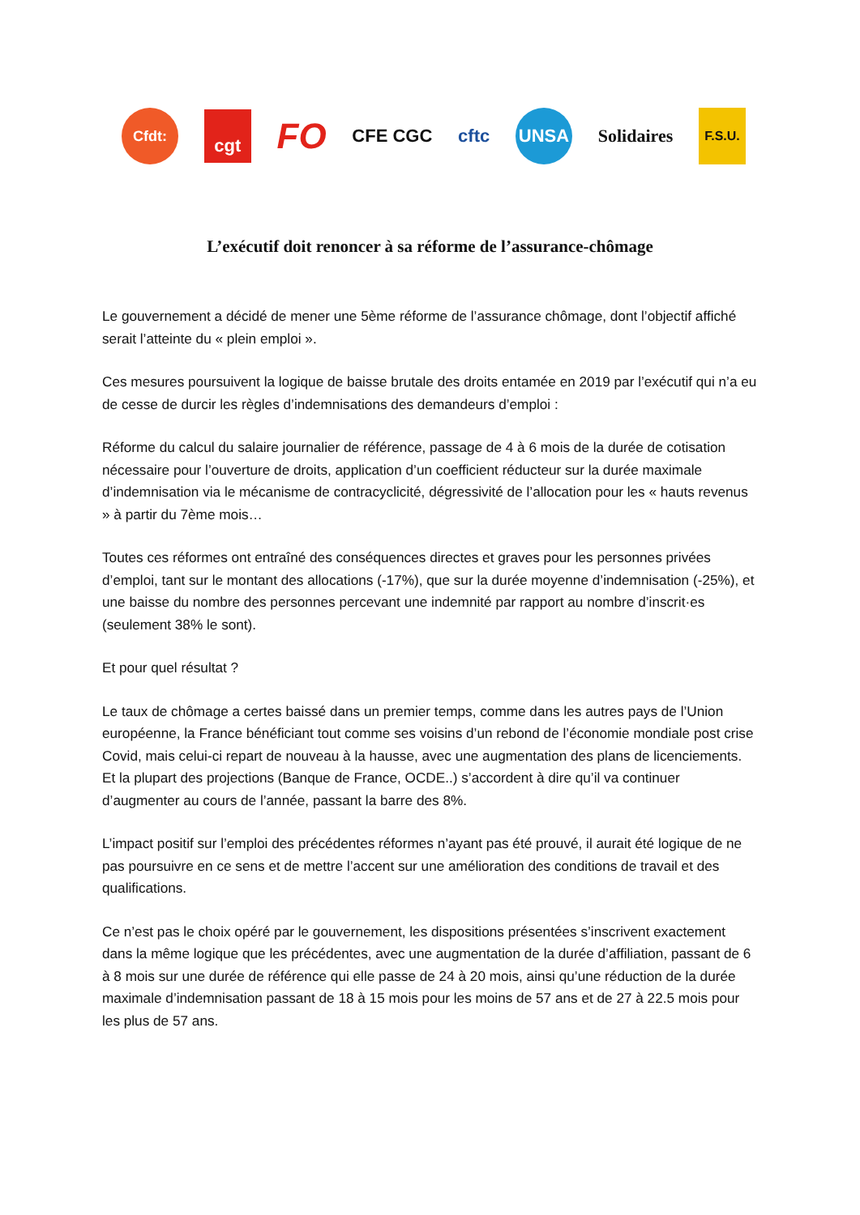Cfdt:
cgt
FO
CFE CGC cftc
UNSA
Solidaires
F.S.U.
L’exécutif doit renoncer à sa réforme de l’assurance-chômage
Le gouvernement a décidé de mener une 5ème réforme de l’assurance chômage, dont l’objectif affiché serait l’atteinte du « plein emploi ».
Ces mesures poursuivent la logique de baisse brutale des droits entamée en 2019 par l’exécutif qui n’a eu de cesse de durcir les règles d’indemnisations des demandeurs d’emploi :
Réforme du calcul du salaire journalier de référence, passage de 4 à 6 mois de la durée de cotisation nécessaire pour l’ouverture de droits, application d’un coefficient réducteur sur la durée maximale d’indemnisation via le mécanisme de contracyclicité, dégressivité de l’allocation pour les « hauts revenus » à partir du 7ème mois…
Toutes ces réformes ont entraîné des conséquences directes et graves pour les personnes privées d’emploi, tant sur le montant des allocations (-17%), que sur la durée moyenne d’indemnisation (-25%), et une baisse du nombre des personnes percevant une indemnité par rapport au nombre d’inscrit·es (seulement 38% le sont).
Et pour quel résultat ?
Le taux de chômage a certes baissé dans un premier temps, comme dans les autres pays de l’Union européenne, la France bénéficiant tout comme ses voisins d’un rebond de l’économie mondiale post crise Covid, mais celui-ci repart de nouveau à la hausse, avec une augmentation des plans de licenciements.
Et la plupart des projections (Banque de France, OCDE..) s’accordent à dire qu’il va continuer d’augmenter au cours de l’année, passant la barre des 8%.
L’impact positif sur l’emploi des précédentes réformes n’ayant pas été prouvé, il aurait été logique de ne pas poursuivre en ce sens et de mettre l’accent sur une amélioration des conditions de travail et des qualifications.
Ce n’est pas le choix opéré par le gouvernement, les dispositions présentées s’inscrivent exactement dans la même logique que les précédentes, avec une augmentation de la durée d’affiliation, passant de 6 à 8 mois sur une durée de référence qui elle passe de 24 à 20 mois, ainsi qu’une réduction de la durée maximale d’indemnisation passant de 18 à 15 mois pour les moins de 57 ans et de 27 à 22.5 mois pour les plus de 57 ans.